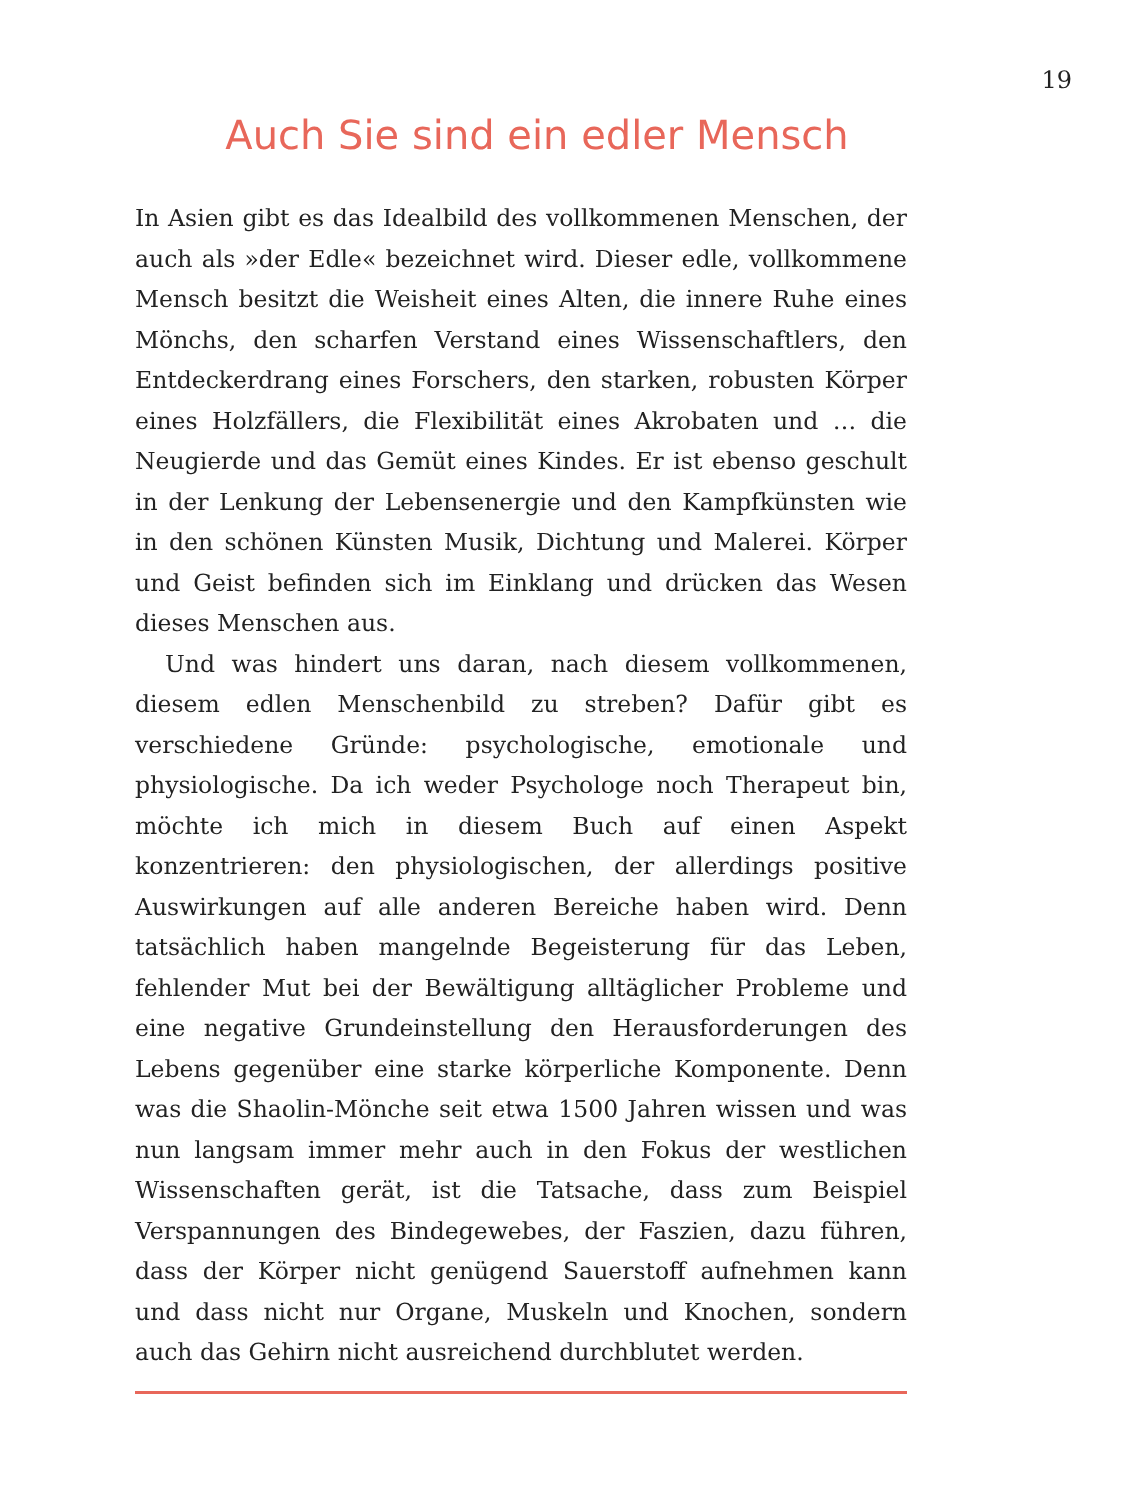19
Auch Sie sind ein edler Mensch
In Asien gibt es das Idealbild des vollkommenen Menschen, der auch als »der Edle« bezeichnet wird. Dieser edle, vollkommene Mensch besitzt die Weisheit eines Alten, die innere Ruhe eines Mönchs, den scharfen Verstand eines Wissenschaftlers, den Entdeckerdrang eines Forschers, den starken, robusten Körper eines Holzfällers, die Flexibilität eines Akrobaten und … die Neugierde und das Gemüt eines Kindes. Er ist ebenso geschult in der Lenkung der Lebensenergie und den Kampfkünsten wie in den schönen Künsten Musik, Dichtung und Malerei. Körper und Geist befinden sich im Einklang und drücken das Wesen dieses Menschen aus.
Und was hindert uns daran, nach diesem vollkommenen, diesem edlen Menschenbild zu streben? Dafür gibt es verschiedene Gründe: psychologische, emotionale und physiologische. Da ich weder Psychologe noch Therapeut bin, möchte ich mich in diesem Buch auf einen Aspekt konzentrieren: den physiologischen, der allerdings positive Auswirkungen auf alle anderen Bereiche haben wird. Denn tatsächlich haben mangelnde Begeisterung für das Leben, fehlender Mut bei der Bewältigung alltäglicher Probleme und eine negative Grundeinstellung den Herausforderungen des Lebens gegenüber eine starke körperliche Komponente. Denn was die Shaolin-Mönche seit etwa 1500 Jahren wissen und was nun langsam immer mehr auch in den Fokus der westlichen Wissenschaften gerät, ist die Tatsache, dass zum Beispiel Verspannungen des Bindegewebes, der Faszien, dazu führen, dass der Körper nicht genügend Sauerstoff aufnehmen kann und dass nicht nur Organe, Muskeln und Knochen, sondern auch das Gehirn nicht ausreichend durchblutet werden.